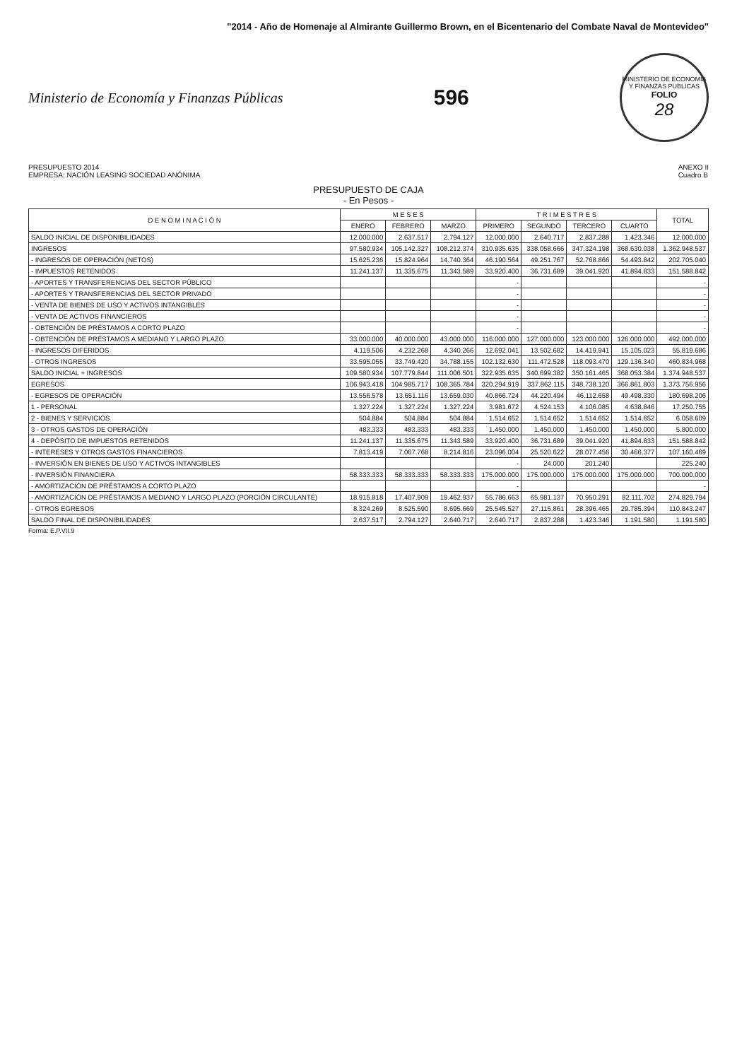"2014 - Año de Homenaje al Almirante Guillermo Brown, en el Bicentenario del Combate Naval de Montevideo"
Ministerio de Economía y Finanzas Públicas
596
MINISTERIO DE ECONOMIA Y FINANZAS PUBLICAS
FOLIO
28
PRESUPUESTO 2014
EMPRESA: NACIÓN LEASING SOCIEDAD ANÓNIMA
ANEXO II
Cuadro B
PRESUPUESTO DE CAJA
- En Pesos -
| D E N O M I N A C I Ó N | M E S E S | | | T R I M E S T R E S | | | | TOTAL |
| --- | --- | --- | --- | --- | --- | --- | --- | --- |
| | ENERO | FEBRERO | MARZO | PRIMERO | SEGUNDO | TERCERO | CUARTO | |
| SALDO INICIAL DE DISPONIBILIDADES | 12.000.000 | 2.637.517 | 2.794.127 | 12.000.000 | 2.640.717 | 2.837.288 | 1.423.346 | 12.000.000 |
| INGRESOS | 97.580.934 | 105.142.327 | 108.212.374 | 310.935.635 | 338.058.666 | 347.324.198 | 368.630.038 | 1.362.948.537 |
| - INGRESOS DE OPERACIÓN (NETOS) | 15.625.236 | 15.824.964 | 14.740.364 | 46.190.564 | 49.251.767 | 52.768.866 | 54.493.842 | 202.705.040 |
| - IMPUESTOS RETENIDOS | 11.241.137 | 11.335.675 | 11.343.589 | 33.920.400 | 36.731.689 | 39.041.920 | 41.894.833 | 151.588.842 |
| - APORTES Y TRANSFERENCIAS DEL SECTOR PÚBLICO | | | | - | | | | - |
| - APORTES Y TRANSFERENCIAS DEL SECTOR PRIVADO | | | | - | | | | - |
| - VENTA DE BIENES DE USO Y ACTIVOS INTANGIBLES | | | | - | | | | - |
| - VENTA DE ACTIVOS FINANCIEROS | | | | - | | | | - |
| - OBTENCIÓN DE PRÉSTAMOS A CORTO PLAZO | | | | - | | | | - |
| - OBTENCIÓN DE PRÉSTAMOS A MEDIANO Y LARGO PLAZO | 33.000.000 | 40.000.000 | 43.000.000 | 116.000.000 | 127.000.000 | 123.000.000 | 126.000.000 | 492.000.000 |
| - INGRESOS DIFERIDOS | 4.119.506 | 4.232.268 | 4.340.266 | 12.692.041 | 13.502.682 | 14.419.941 | 15.105.023 | 55.819.686 |
| - OTROS INGRESOS | 33.595.055 | 33.749.420 | 34.788.155 | 102.132.630 | 111.472.528 | 118.093.470 | 129.136.340 | 460.834.968 |
| SALDO INICIAL + INGRESOS | 109.580.934 | 107.779.844 | 111.006.501 | 322.935.635 | 340.699.382 | 350.161.465 | 368.053.384 | 1.374.948.537 |
| EGRESOS | 106.943.418 | 104.985.717 | 108.365.784 | 320.294.919 | 337.862.115 | 348.738.120 | 366.861.803 | 1.373.756.956 |
| - EGRESOS DE OPERACIÓN | 13.556.578 | 13.651.116 | 13.659.030 | 40.866.724 | 44.220.494 | 46.112.658 | 49.498.330 | 180.698.206 |
| 1 - PERSONAL | 1.327.224 | 1.327.224 | 1.327.224 | 3.981.672 | 4.524.153 | 4.106.085 | 4.638.846 | 17.250.755 |
| 2 - BIENES Y SERVICIOS | 504.884 | 504.884 | 504.884 | 1.514.652 | 1.514.652 | 1.514.652 | 1.514.652 | 6.058.609 |
| 3 - OTROS GASTOS DE OPERACIÓN | 483.333 | 483.333 | 483.333 | 1.450.000 | 1.450.000 | 1.450.000 | 1.450.000 | 5.800.000 |
| 4 - DEPÓSITO DE IMPUESTOS RETENIDOS | 11.241.137 | 11.335.675 | 11.343.589 | 33.920.400 | 36.731.689 | 39.041.920 | 41.894.833 | 151.588.842 |
| - INTERESES Y OTROS GASTOS FINANCIEROS | 7.813.419 | 7.067.768 | 8.214.816 | 23.096.004 | 25.520.622 | 28.077.456 | 30.466.377 | 107.160.469 |
| - INVERSIÓN EN BIENES DE USO Y ACTIVOS INTANGIBLES | | | | - | 24.000 | 201.240 | | 225.240 |
| - INVERSIÓN FINANCIERA | 58.333.333 | 58.333.333 | 58.333.333 | 175.000.000 | 175.000.000 | 175.000.000 | 175.000.000 | 700.000.000 |
| - AMORTIZACIÓN DE PRÉSTAMOS A CORTO PLAZO | | | | - | | | | - |
| - AMORTIZACIÓN DE PRÉSTAMOS A MEDIANO Y LARGO PLAZO (PORCIÓN CIRCULANTE) | 18.915.818 | 17.407.909 | 19.462.937 | 55.786.663 | 65.981.137 | 70.950.291 | 82.111.702 | 274.829.794 |
| - OTROS EGRESOS | 8.324.269 | 8.525.590 | 8.695.669 | 25.545.527 | 27.115.861 | 28.396.465 | 29.785.394 | 110.843.247 |
| SALDO FINAL DE DISPONIBILIDADES | 2.637.517 | 2.794.127 | 2.640.717 | 2.640.717 | 2.837.288 | 1.423.346 | 1.191.580 | 1.191.580 |
Forma: E.P.VII.9